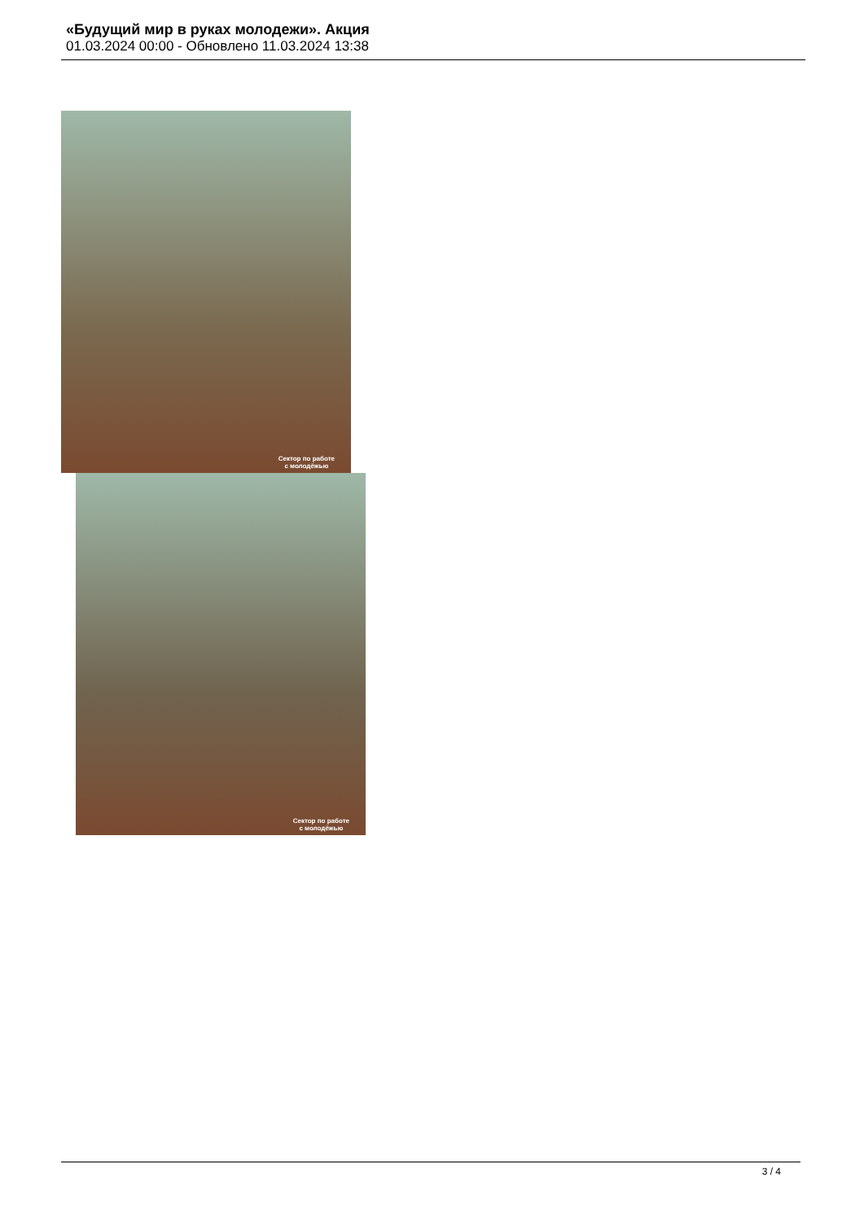«Будущий мир в руках молодежи». Акция
01.03.2024 00:00 - Обновлено 11.03.2024 13:38
Сектор по работе
с молодёжью
Сектор по работе
с молодёжью
3 / 4